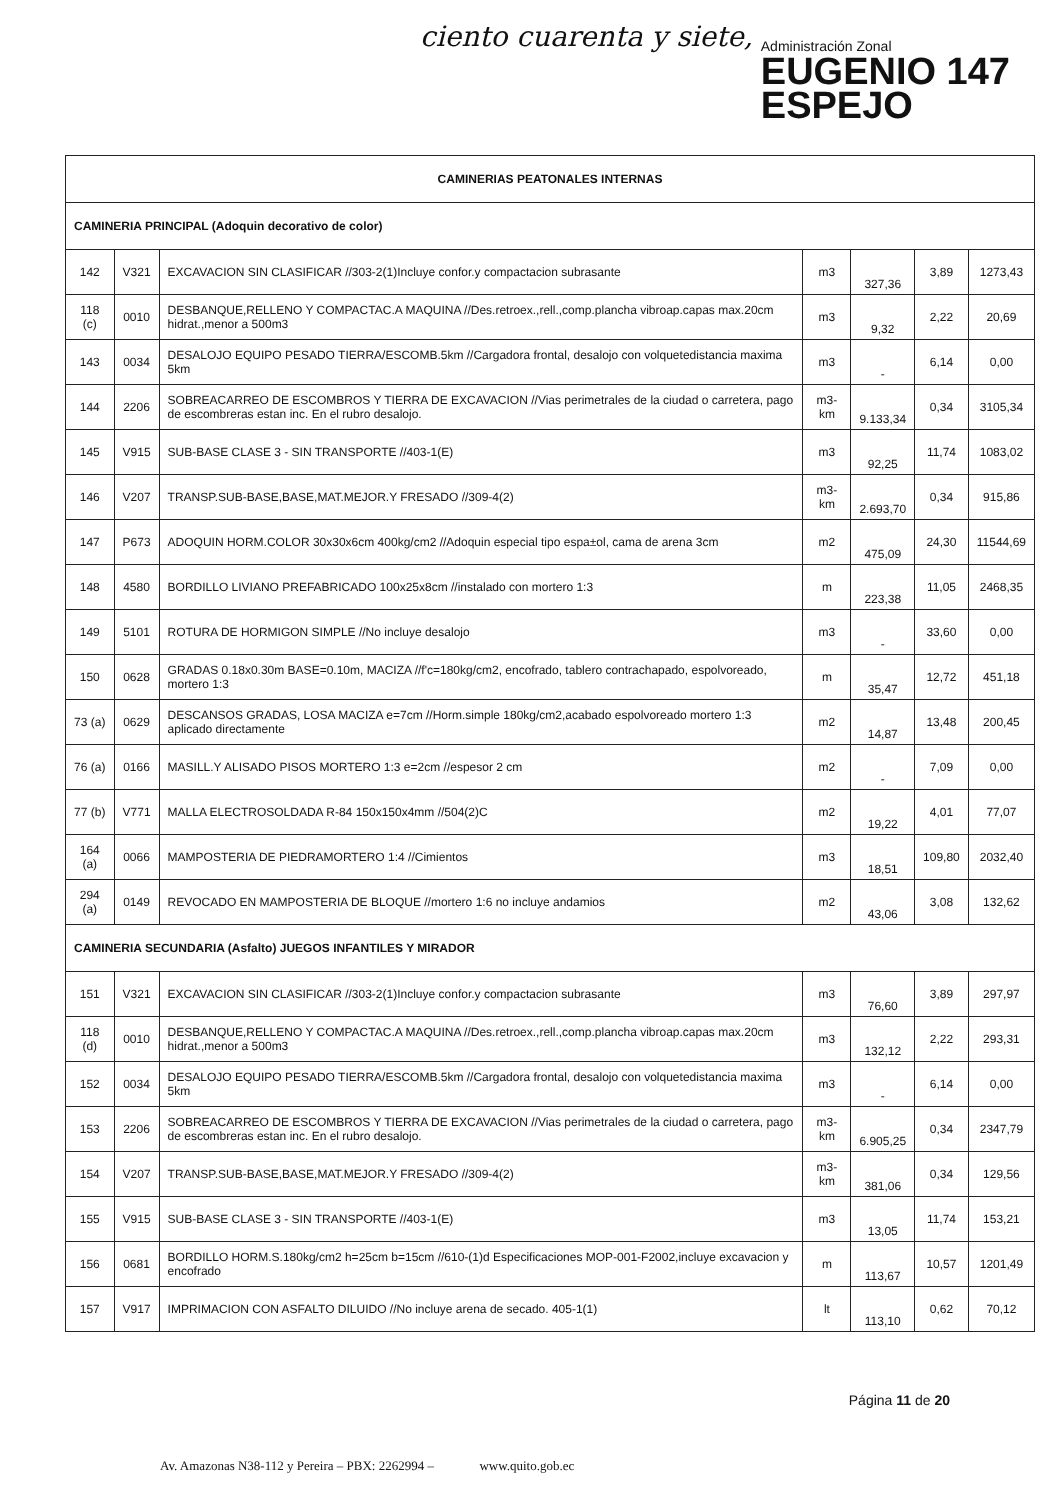ciento cuarenta y siete,
Administración Zonal
EUGENIO 147
ESPEJO
| CAMINERIAS PEATONALES INTERNAS | | | | | | |
| CAMINERIA PRINCIPAL (Adoquin decorativo de color) | | | | | | |
| 142 | V321 | EXCAVACION SIN CLASIFICAR //303-2(1)Incluye confor.y compactacion subrasante | m3 | 327,36 | 3,89 | 1273,43 |
| 118 (c) | 0010 | DESBANQUE,RELLENO Y COMPACTAC.A MAQUINA //Des.retroex.,rell.,comp.plancha vibroap.capas max.20cm hidrat.,menor a 500m3 | m3 | 9,32 | 2,22 | 20,69 |
| 143 | 0034 | DESALOJO EQUIPO PESADO TIERRA/ESCOMB.5km //Cargadora frontal, desalojo con volquetedistancia maxima 5km | m3 | - | 6,14 | 0,00 |
| 144 | 2206 | SOBREACARREO DE ESCOMBROS Y TIERRA DE EXCAVACION //Vias perimetrales de la ciudad o carretera, pago de escombreras estan inc. En el rubro desalojo. | m3-km | 9.133,34 | 0,34 | 3105,34 |
| 145 | V915 | SUB-BASE CLASE 3 - SIN TRANSPORTE //403-1(E) | m3 | 92,25 | 11,74 | 1083,02 |
| 146 | V207 | TRANSP.SUB-BASE,BASE,MAT.MEJOR.Y FRESADO //309-4(2) | m3-km | 2.693,70 | 0,34 | 915,86 |
| 147 | P673 | ADOQUIN HORM.COLOR 30x30x6cm 400kg/cm2 //Adoquin especial tipo espa±ol, cama de arena 3cm | m2 | 475,09 | 24,30 | 11544,69 |
| 148 | 4580 | BORDILLO LIVIANO PREFABRICADO 100x25x8cm //instalado con mortero 1:3 | m | 223,38 | 11,05 | 2468,35 |
| 149 | 5101 | ROTURA DE HORMIGON SIMPLE //No incluye desalojo | m3 | - | 33,60 | 0,00 |
| 150 | 0628 | GRADAS 0.18x0.30m BASE=0.10m, MACIZA //f'c=180kg/cm2, encofrado, tablero contrachapado, espolvoreado, mortero 1:3 | m | 35,47 | 12,72 | 451,18 |
| 73 (a) | 0629 | DESCANSOS GRADAS, LOSA MACIZA e=7cm //Horm.simple 180kg/cm2,acabado espolvoreado mortero 1:3 aplicado directamente | m2 | 14,87 | 13,48 | 200,45 |
| 76 (a) | 0166 | MASILL.Y ALISADO PISOS MORTERO 1:3 e=2cm //espesor 2 cm | m2 | - | 7,09 | 0,00 |
| 77 (b) | V771 | MALLA ELECTROSOLDADA R-84 150x150x4mm //504(2)C | m2 | 19,22 | 4,01 | 77,07 |
| 164 (a) | 0066 | MAMPOSTERIA DE PIEDRAMORTERO 1:4 //Cimientos | m3 | 18,51 | 109,80 | 2032,40 |
| 294 (a) | 0149 | REVOCADO EN MAMPOSTERIA DE BLOQUE //mortero 1:6 no incluye andamios | m2 | 43,06 | 3,08 | 132,62 |
| CAMINERIA SECUNDARIA (Asfalto) JUEGOS INFANTILES Y MIRADOR | | | | | | |
| 151 | V321 | EXCAVACION SIN CLASIFICAR //303-2(1)Incluye confor.y compactacion subrasante | m3 | 76,60 | 3,89 | 297,97 |
| 118 (d) | 0010 | DESBANQUE,RELLENO Y COMPACTAC.A MAQUINA //Des.retroex.,rell.,comp.plancha vibroap.capas max.20cm hidrat.,menor a 500m3 | m3 | 132,12 | 2,22 | 293,31 |
| 152 | 0034 | DESALOJO EQUIPO PESADO TIERRA/ESCOMB.5km //Cargadora frontal, desalojo con volquetedistancia maxima 5km | m3 | - | 6,14 | 0,00 |
| 153 | 2206 | SOBREACARREO DE ESCOMBROS Y TIERRA DE EXCAVACION //Vias perimetrales de la ciudad o carretera, pago de escombreras estan inc. En el rubro desalojo. | m3-km | 6.905,25 | 0,34 | 2347,79 |
| 154 | V207 | TRANSP.SUB-BASE,BASE,MAT.MEJOR.Y FRESADO //309-4(2) | m3-km | 381,06 | 0,34 | 129,56 |
| 155 | V915 | SUB-BASE CLASE 3 - SIN TRANSPORTE //403-1(E) | m3 | 13,05 | 11,74 | 153,21 |
| 156 | 0681 | BORDILLO HORM.S.180kg/cm2 h=25cm b=15cm //610-(1)d Especificaciones MOP-001-F2002,incluye excavacion y encofrado | m | 113,67 | 10,57 | 1201,49 |
| 157 | V917 | IMPRIMACION CON ASFALTO DILUIDO //No incluye arena de secado. 405-1(1) | lt | 113,10 | 0,62 | 70,12 |
Página 11 de 20
Av. Amazonas N38-112 y Pereira – PBX: 2262994 – www.quito.gob.ec